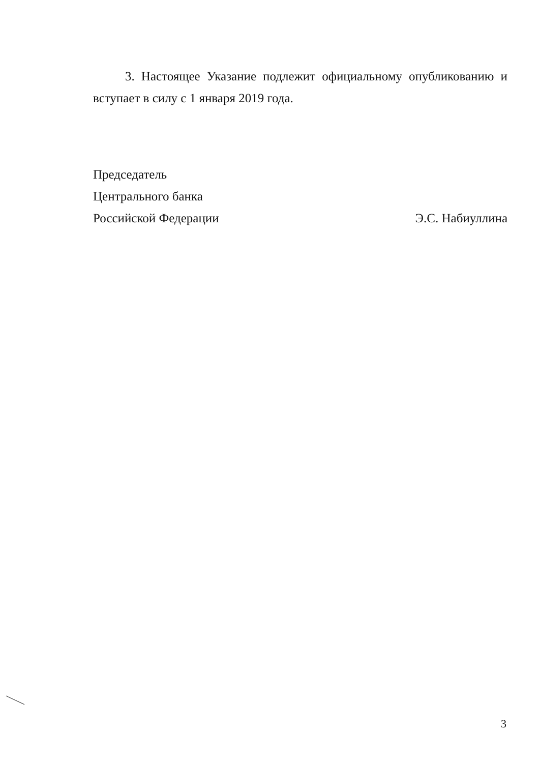3. Настоящее Указание подлежит официальному опубликованию и вступает в силу с 1 января 2019 года.
Председатель
Центрального банка
Российской Федерации Э.С. Набиуллина
3